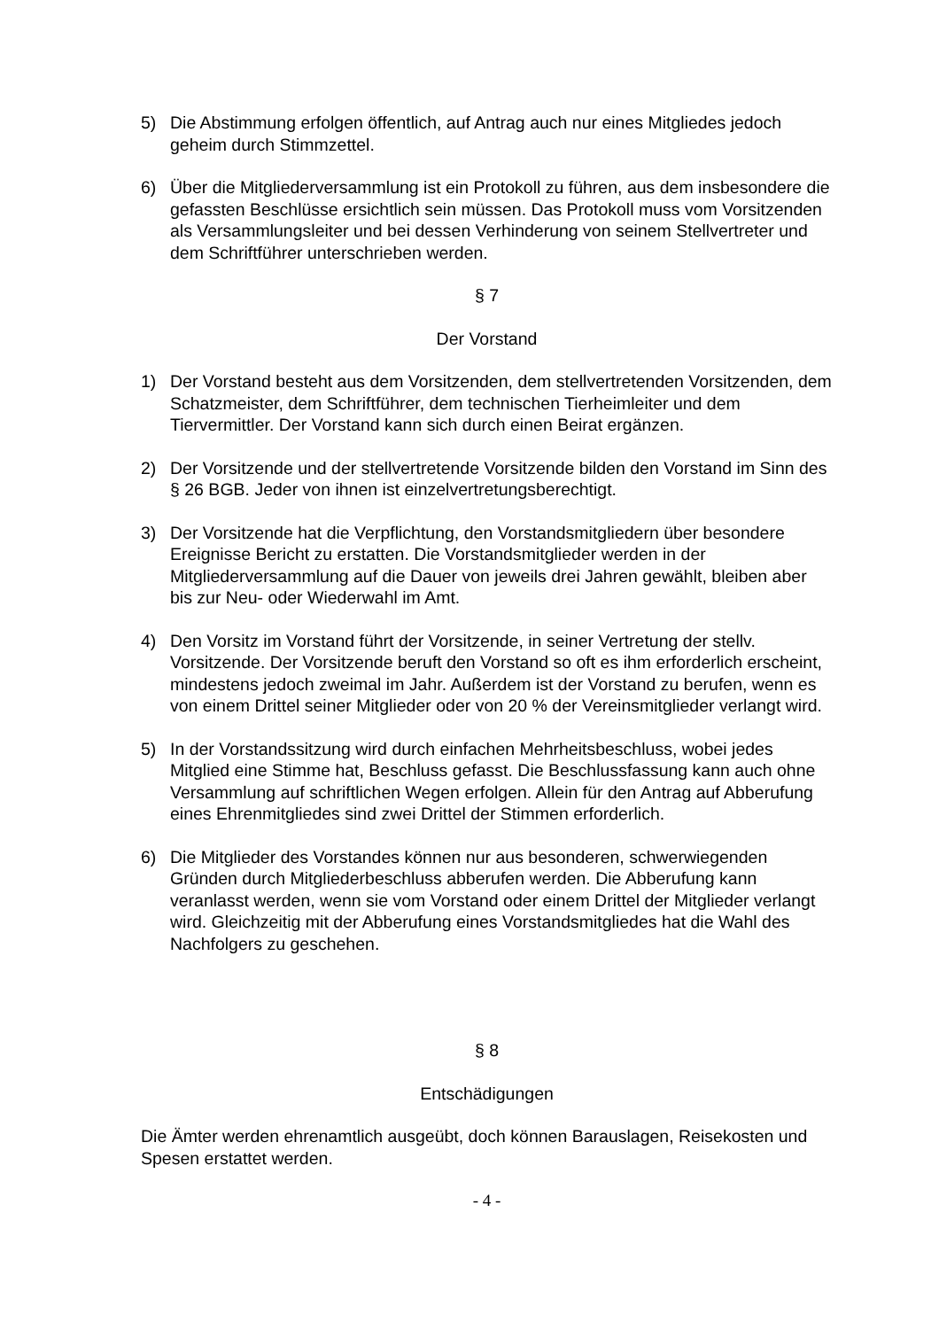5) Die Abstimmung erfolgen öffentlich, auf Antrag auch nur eines Mitgliedes jedoch geheim durch Stimmzettel.
6) Über die Mitgliederversammlung ist ein Protokoll zu führen, aus dem insbesondere die gefassten Beschlüsse ersichtlich sein müssen. Das Protokoll muss vom Vorsitzenden als Versammlungsleiter und bei dessen Verhinderung von seinem Stellvertreter und dem Schriftführer unterschrieben werden.
§ 7
Der Vorstand
1) Der Vorstand besteht aus dem Vorsitzenden, dem stellvertretenden Vorsitzenden, dem Schatzmeister, dem Schriftführer, dem technischen Tierheimleiter und dem Tiervermittler. Der Vorstand kann sich durch einen Beirat ergänzen.
2) Der Vorsitzende und der stellvertretende Vorsitzende bilden den Vorstand im Sinn des § 26 BGB. Jeder von ihnen ist einzelvertretungsberechtigt.
3) Der Vorsitzende hat die Verpflichtung, den Vorstandsmitgliedern über besondere Ereignisse Bericht zu erstatten. Die Vorstandsmitglieder werden in der Mitgliederversammlung auf die Dauer von jeweils drei Jahren gewählt, bleiben aber bis zur Neu- oder Wiederwahl im Amt.
4) Den Vorsitz im Vorstand führt der Vorsitzende, in seiner Vertretung der stellv. Vorsitzende. Der Vorsitzende beruft den Vorstand so oft es ihm erforderlich erscheint, mindestens jedoch zweimal im Jahr. Außerdem ist der Vorstand zu berufen, wenn es von einem Drittel seiner Mitglieder oder von 20 % der Vereinsmitglieder verlangt wird.
5) In der Vorstandssitzung wird durch einfachen Mehrheitsbeschluss, wobei jedes Mitglied eine Stimme hat, Beschluss gefasst. Die Beschlussfassung kann auch ohne Versammlung auf schriftlichen Wegen erfolgen. Allein für den Antrag auf Abberufung eines Ehrenmitgliedes sind zwei Drittel der Stimmen erforderlich.
6) Die Mitglieder des Vorstandes können nur aus besonderen, schwerwiegenden Gründen durch Mitgliederbeschluss abberufen werden. Die Abberufung kann veranlasst werden, wenn sie vom Vorstand oder einem Drittel der Mitglieder verlangt wird. Gleichzeitig mit der Abberufung eines Vorstandsmitgliedes hat die Wahl des Nachfolgers zu geschehen.
§ 8
Entschädigungen
Die Ämter werden ehrenamtlich ausgeübt, doch können Barauslagen, Reisekosten und Spesen erstattet werden.
- 4 -